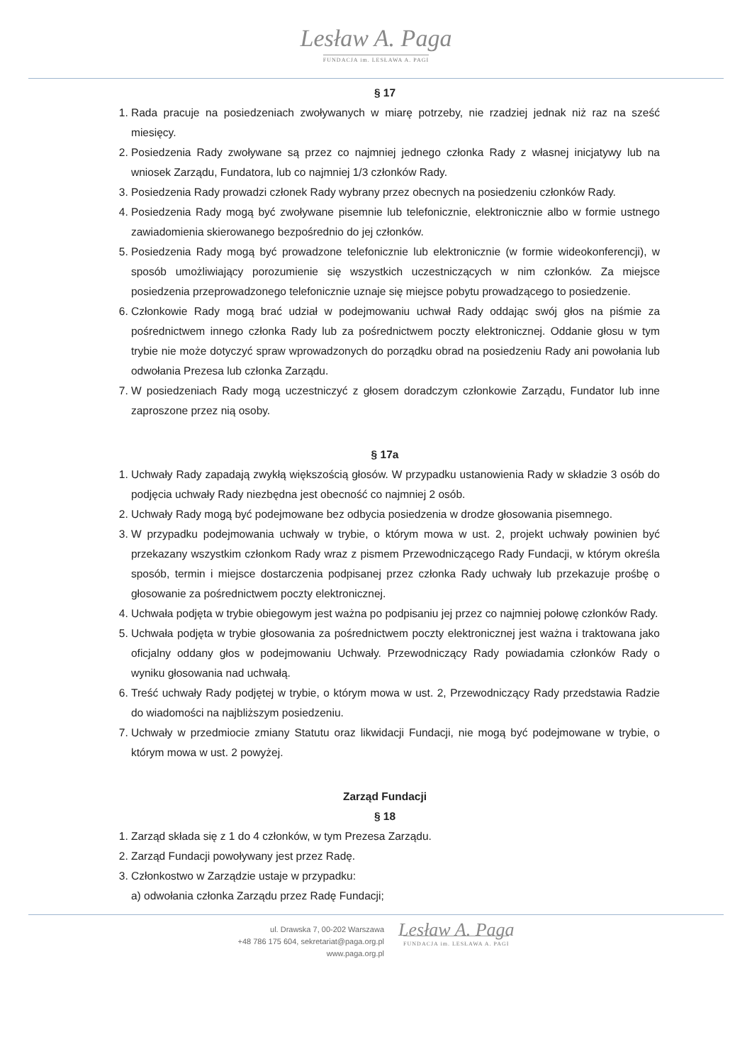Lesław A. Paga
FUNDACJA im. LESŁAWA A. PAGI
§ 17
1. Rada pracuje na posiedzeniach zwoływanych w miarę potrzeby, nie rzadziej jednak niż raz na sześć miesięcy.
2. Posiedzenia Rady zwoływane są przez co najmniej jednego członka Rady z własnej inicjatywy lub na wniosek Zarządu, Fundatora, lub co najmniej 1/3 członków Rady.
3. Posiedzenia Rady prowadzi członek Rady wybrany przez obecnych na posiedzeniu członków Rady.
4. Posiedzenia Rady mogą być zwoływane pisemnie lub telefonicznie, elektronicznie albo w formie ustnego zawiadomienia skierowanego bezpośrednio do jej członków.
5. Posiedzenia Rady mogą być prowadzone telefonicznie lub elektronicznie (w formie wideokonferencji), w sposób umożliwiający porozumienie się wszystkich uczestniczących w nim członków. Za miejsce posiedzenia przeprowadzonego telefonicznie uznaje się miejsce pobytu prowadzącego to posiedzenie.
6. Członkowie Rady mogą brać udział w podejmowaniu uchwał Rady oddając swój głos na piśmie za pośrednictwem innego członka Rady lub za pośrednictwem poczty elektronicznej. Oddanie głosu w tym trybie nie może dotyczyć spraw wprowadzonych do porządku obrad na posiedzeniu Rady ani powołania lub odwołania Prezesa lub członka Zarządu.
7. W posiedzeniach Rady mogą uczestniczyć z głosem doradczym członkowie Zarządu, Fundator lub inne zaproszone przez nią osoby.
§ 17a
1. Uchwały Rady zapadają zwykłą większością głosów. W przypadku ustanowienia Rady w składzie 3 osób do podjęcia uchwały Rady niezbędna jest obecność co najmniej 2 osób.
2. Uchwały Rady mogą być podejmowane bez odbycia posiedzenia w drodze głosowania pisemnego.
3. W przypadku podejmowania uchwały w trybie, o którym mowa w ust. 2, projekt uchwały powinien być przekazany wszystkim członkom Rady wraz z pismem Przewodniczącego Rady Fundacji, w którym określa sposób, termin i miejsce dostarczenia podpisanej przez członka Rady uchwały lub przekazuje prośbę o głosowanie za pośrednictwem poczty elektronicznej.
4. Uchwała podjęta w trybie obiegowym jest ważna po podpisaniu jej przez co najmniej połowę członków Rady.
5. Uchwała podjęta w trybie głosowania za pośrednictwem poczty elektronicznej jest ważna i traktowana jako oficjalny oddany głos w podejmowaniu Uchwały. Przewodniczący Rady powiadamia członków Rady o wyniku głosowania nad uchwałą.
6. Treść uchwały Rady podjętej w trybie, o którym mowa w ust. 2, Przewodniczący Rady przedstawia Radzie do wiadomości na najbliższym posiedzeniu.
7. Uchwały w przedmiocie zmiany Statutu oraz likwidacji Fundacji, nie mogą być podejmowane w trybie, o którym mowa w ust. 2 powyżej.
Zarząd Fundacji
§ 18
1. Zarząd składa się z 1 do 4 członków, w tym Prezesa Zarządu.
2. Zarząd Fundacji powoływany jest przez Radę.
3. Członkostwo w Zarządzie ustaje w przypadku:
a) odwołania członka Zarządu przez Radę Fundacji;
ul. Drawska 7, 00-202 Warszawa
+48 786 175 604, sekretariat@paga.org.pl
www.paga.org.pl
Lesław A. Paga
FUNDACJA im. LESŁAWA A. PAGI